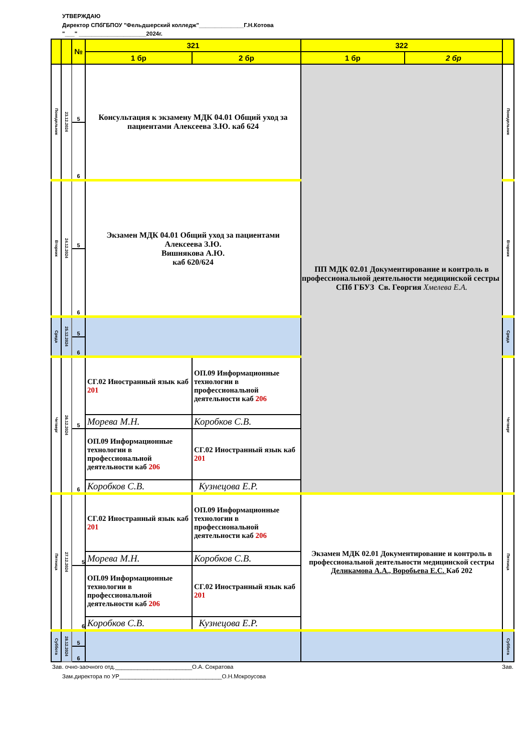УТВЕРЖДАЮ
Директор СПбГБПОУ "Фельдшерский колледж"______________Г.Н.Котова
"___" _____________________2024г.
| | | № | 321 | | 322 | | |
| --- | --- | --- | --- | --- | --- | --- | --- |
| | | | 1 бр | 2 бр | 1 бр | 2 бр | |
| Понедельник | 23.12.2024 | 5 | Консультация к экзамену МДК 04.01 Общий уход за пациентами Алексеева З.Ю. каб 624 | | ПП МДК 02.01 Документирование и контроль в профессиональной деятельности медицинской сестры СПб ГБУЗ Св. Георгия Хмелева Е.А. | | Понедельник |
| | | 6 | | | | | |
| Вторник | 24.12.2024 | 5 | Экзамен МДК 04.01 Общий уход за пациентами Алексеева З.Ю. Вишнякова А.Ю. каб 620/624 | | | | Вторник |
| | | 6 | | | | | |
| Среда | 25.12.2024 | 5 | | | | | Среда |
| | | 6 | | | | | |
| Четверг | 26.12.2024 | 5 | СГ.02 Иностранный язык каб 201 | ОП.09 Информационные технологии в профессиональной деятельности каб 206 | | | Четверг |
| | | | Морева М.Н. | Коробков С.В. | | | |
| | | 6 | ОП.09 Информационные технологии в профессиональной деятельности каб 206 | СГ.02 Иностранный язык каб 201 | | | |
| | | | Коробков С.В. | Кузнецова Е.Р. | | | |
| Пятница | 27.12.2024 | 5 | СГ.02 Иностранный язык каб 201 | ОП.09 Информационные технологии в профессиональной деятельности каб 206 | Экзамен МДК 02.01 Документирование и контроль в профессиональной деятельности медицинской сестры Деликамова А.А., Воробьева Е.С. Каб 202 | | Пятница |
| | | | Морева М.Н. | Коробков С.В. | | | |
| | | 6 | ОП.09 Информационные технологии в профессиональной деятельности каб 206 | СГ.02 Иностранный язык каб 201 | | | |
| | | | Коробков С.В. | Кузнецова Е.Р. | | | |
| Суббота | 28.12.2024 | 5 | | | | | Суббота |
| | | 6 | | | | | |
Зав. очно-заочного отд.________________________О.А. Сократова Зав.
Зам.директора по УР________________________________О.Н.Мокроусова